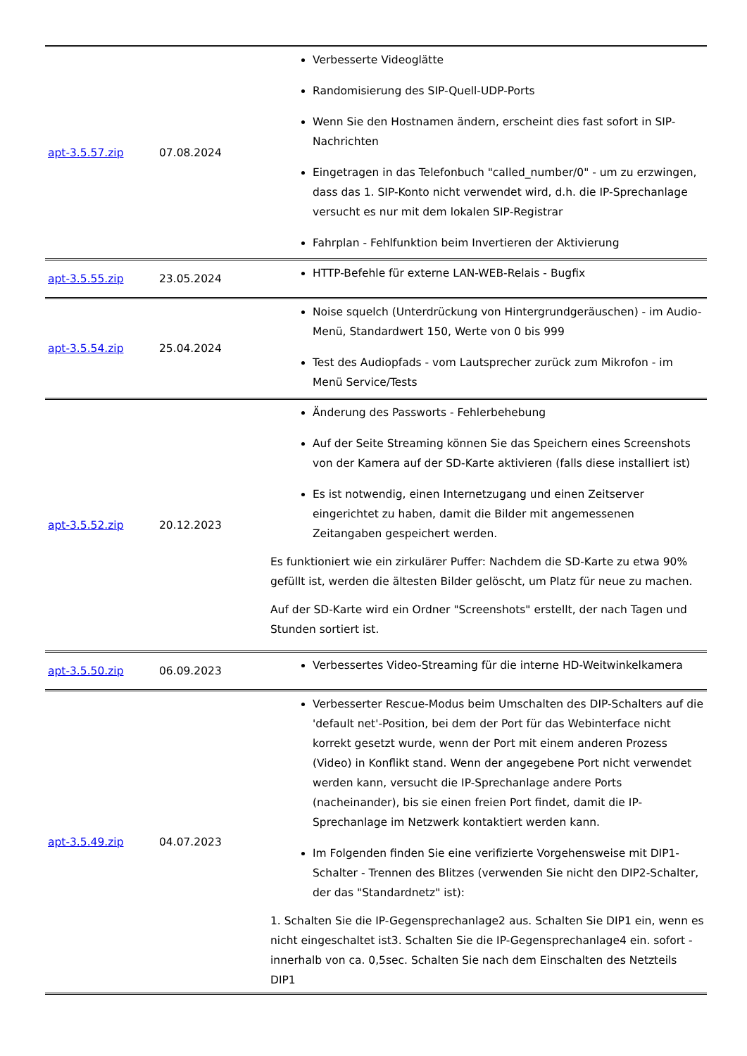| apt-3.5.57.zip | 07.08.2024 | Verbesserte Videoglätte Randomisierung des SIP-Quell-UDP-Ports Wenn Sie den Hostnamen ändern, erscheint dies fast sofort in SIP-Nachrichten Eingetragen in das Telefonbuch "called_number/0" - um zu erzwingen, dass das 1. SIP-Konto nicht verwendet wird, d.h. die IP-Sprechanlage versucht es nur mit dem lokalen SIP-Registrar Fahrplan - Fehlfunktion beim Invertieren der Aktivierung |
| apt-3.5.55.zip | 23.05.2024 | HTTP-Befehle für externe LAN-WEB-Relais - Bugfix |
| apt-3.5.54.zip | 25.04.2024 | Noise squelch (Unterdrückung von Hintergrundgeräuschen) - im Audio-Menü, Standardwert 150, Werte von 0 bis 999 Test des Audiopfads - vom Lautsprecher zurück zum Mikrofon - im Menü Service/Tests |
| apt-3.5.52.zip | 20.12.2023 | Änderung des Passworts - Fehlerbehebung Auf der Seite Streaming können Sie das Speichern eines Screenshots von der Kamera auf der SD-Karte aktivieren (falls diese installiert ist) Es ist notwendig, einen Internetzugang und einen Zeitserver eingerichtet zu haben, damit die Bilder mit angemessenen Zeitangaben gespeichert werden. Es funktioniert wie ein zirkulärer Puffer: Nachdem die SD-Karte zu etwa 90% gefüllt ist, werden die ältesten Bilder gelöscht, um Platz für neue zu machen. Auf der SD-Karte wird ein Ordner "Screenshots" erstellt, der nach Tagen und Stunden sortiert ist. |
| apt-3.5.50.zip | 06.09.2023 | Verbessertes Video-Streaming für die interne HD-Weitwinkelkamera |
| apt-3.5.49.zip | 04.07.2023 | Verbesserter Rescue-Modus beim Umschalten des DIP-Schalters auf die 'default net'-Position, bei dem der Port für das Webinterface nicht korrekt gesetzt wurde, wenn der Port mit einem anderen Prozess (Video) in Konflikt stand. Wenn der angegebene Port nicht verwendet werden kann, versucht die IP-Sprechanlage andere Ports (nacheinander), bis sie einen freien Port findet, damit die IP-Sprechanlage im Netzwerk kontaktiert werden kann. Im Folgenden finden Sie eine verifizierte Vorgehensweise mit DIP1-Schalter - Trennen des Blitzes (verwenden Sie nicht den DIP2-Schalter, der das "Standardnetz" ist): 1. Schalten Sie die IP-Gegensprechanlage2 aus. Schalten Sie DIP1 ein, wenn es nicht eingeschaltet ist3. Schalten Sie die IP-Gegensprechanlage4 ein. sofort - innerhalb von ca. 0,5sec. Schalten Sie nach dem Einschalten des Netzteils DIP1 |